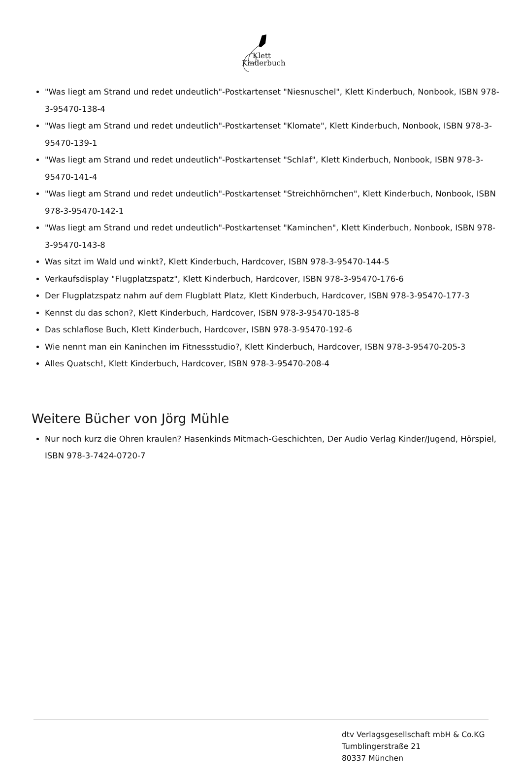Klett
Kinderbuch
"Was liegt am Strand und redet undeutlich"-Postkartenset "Niesnuschel", Klett Kinderbuch, Nonbook, ISBN 978-3-95470-138-4
"Was liegt am Strand und redet undeutlich"-Postkartenset "Klomate", Klett Kinderbuch, Nonbook, ISBN 978-3-95470-139-1
"Was liegt am Strand und redet undeutlich"-Postkartenset "Schlaf", Klett Kinderbuch, Nonbook, ISBN 978-3-95470-141-4
"Was liegt am Strand und redet undeutlich"-Postkartenset "Streichhörnchen", Klett Kinderbuch, Nonbook, ISBN 978-3-95470-142-1
"Was liegt am Strand und redet undeutlich"-Postkartenset "Kaminchen", Klett Kinderbuch, Nonbook, ISBN 978-3-95470-143-8
Was sitzt im Wald und winkt?, Klett Kinderbuch, Hardcover, ISBN 978-3-95470-144-5
Verkaufsdisplay "Flugplatzspatz", Klett Kinderbuch, Hardcover, ISBN 978-3-95470-176-6
Der Flugplatzspatz nahm auf dem Flugblatt Platz, Klett Kinderbuch, Hardcover, ISBN 978-3-95470-177-3
Kennst du das schon?, Klett Kinderbuch, Hardcover, ISBN 978-3-95470-185-8
Das schlaflose Buch, Klett Kinderbuch, Hardcover, ISBN 978-3-95470-192-6
Wie nennt man ein Kaninchen im Fitnessstudio?, Klett Kinderbuch, Hardcover, ISBN 978-3-95470-205-3
Alles Quatsch!, Klett Kinderbuch, Hardcover, ISBN 978-3-95470-208-4
Weitere Bücher von Jörg Mühle
Nur noch kurz die Ohren kraulen? Hasenkinds Mitmach-Geschichten, Der Audio Verlag Kinder/Jugend, Hörspiel, ISBN 978-3-7424-0720-7
dtv Verlagsgesellschaft mbH & Co.KG
Tumblingerstraße 21
80337 München